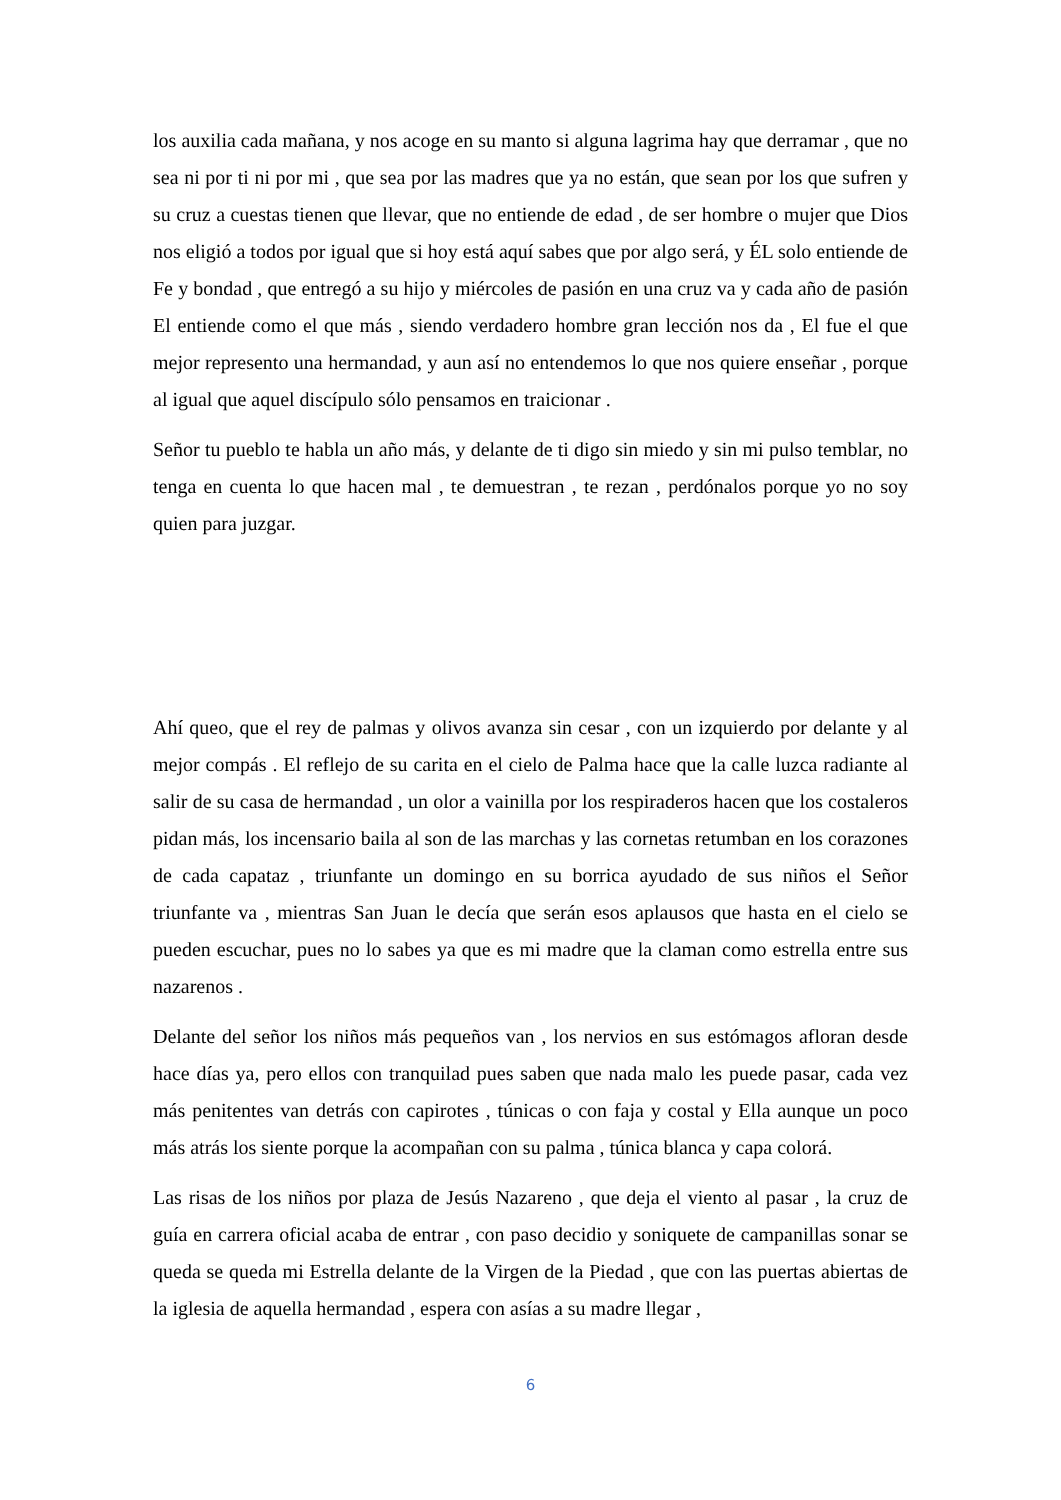los auxilia cada mañana, y nos acoge en su manto si alguna lagrima hay que derramar , que no sea ni por ti ni por mi , que sea por las madres que ya no están, que sean por los que sufren y su cruz a cuestas tienen que llevar, que no entiende de edad , de ser hombre o mujer que Dios nos eligió a todos por igual que si hoy está aquí sabes que por algo será, y ÉL solo entiende de Fe y bondad , que entregó a su hijo y miércoles de pasión en una cruz va y cada año de pasión El entiende como el que más , siendo verdadero hombre gran lección nos da , El fue el que mejor represento una hermandad, y aun así no entendemos lo que nos quiere enseñar , porque al igual que aquel discípulo sólo pensamos en traicionar .
Señor tu pueblo te habla un año más, y delante de ti digo sin miedo y sin mi pulso temblar, no tenga en cuenta lo que hacen mal , te demuestran , te rezan , perdónalos porque yo no soy quien para juzgar.
Ahí queo, que el rey de palmas y olivos avanza sin cesar , con un izquierdo por delante y al mejor compás . El reflejo de su carita en el cielo de Palma hace que la calle luzca radiante al salir de su casa de hermandad , un olor a vainilla por los respiraderos hacen que los costaleros pidan más, los incensario baila al son de las marchas y las cornetas retumban en los corazones de cada capataz , triunfante un domingo en su borrica ayudado de sus niños el Señor triunfante va , mientras San Juan le decía que serán esos aplausos que hasta en el cielo se pueden escuchar, pues no lo sabes ya que es mi madre que la claman como estrella entre sus nazarenos .
Delante del señor los niños más pequeños van , los nervios en sus estómagos afloran desde hace días ya, pero ellos con tranquilad pues saben que nada malo les puede pasar, cada vez más penitentes van detrás con capirotes , túnicas o con faja y costal y Ella aunque un poco más atrás los siente porque la acompañan con su palma , túnica blanca y capa colorá.
Las risas de los niños por plaza de Jesús Nazareno , que deja el viento al pasar , la cruz de guía en carrera oficial acaba de entrar , con paso decidio y soniquete de campanillas sonar se queda se queda mi Estrella delante de la Virgen de la Piedad , que con las puertas abiertas de la iglesia de aquella hermandad , espera con asías a su madre llegar ,
6